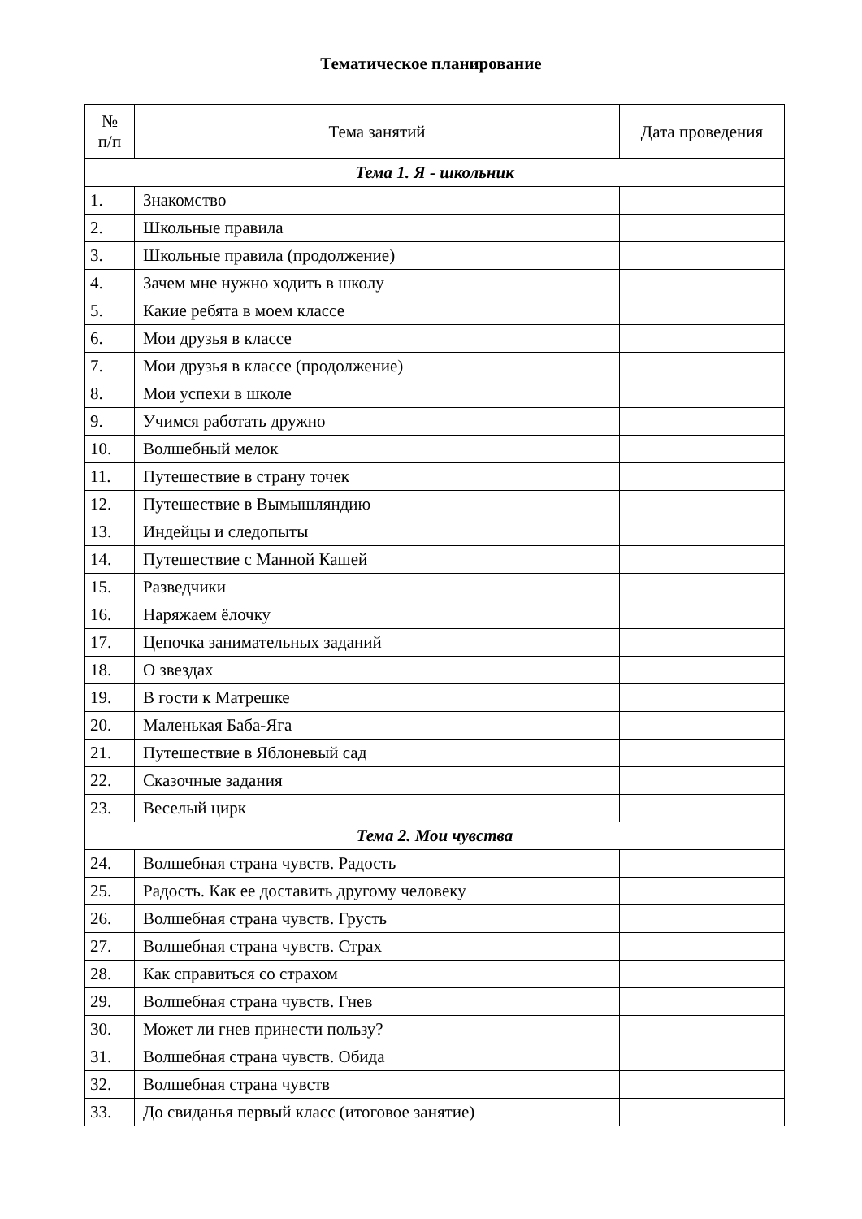Тематическое планирование
| № п/п | Тема занятий | Дата проведения |
| --- | --- | --- |
| Тема 1. Я - школьник | | |
| 1. | Знакомство | |
| 2. | Школьные правила | |
| 3. | Школьные правила (продолжение) | |
| 4. | Зачем мне нужно ходить в школу | |
| 5. | Какие ребята в моем классе | |
| 6. | Мои друзья в классе | |
| 7. | Мои друзья в классе (продолжение) | |
| 8. | Мои успехи в школе | |
| 9. | Учимся работать дружно | |
| 10. | Волшебный мелок | |
| 11. | Путешествие в страну точек | |
| 12. | Путешествие в Вымышляндию | |
| 13. | Индейцы и следопыты | |
| 14. | Путешествие с Манной Кашей | |
| 15. | Разведчики | |
| 16. | Наряжаем ёлочку | |
| 17. | Цепочка занимательных заданий | |
| 18. | О звездах | |
| 19. | В гости к Матрешке | |
| 20. | Маленькая Баба-Яга | |
| 21. | Путешествие в Яблоневый сад | |
| 22. | Сказочные задания | |
| 23. | Веселый цирк | |
| Тема 2. Мои чувства | | |
| 24. | Волшебная страна чувств. Радость | |
| 25. | Радость. Как ее доставить другому человеку | |
| 26. | Волшебная страна чувств. Грусть | |
| 27. | Волшебная страна чувств. Страх | |
| 28. | Как справиться со страхом | |
| 29. | Волшебная страна чувств. Гнев | |
| 30. | Может ли гнев принести пользу? | |
| 31. | Волшебная страна чувств. Обида | |
| 32. | Волшебная страна чувств | |
| 33. | До свиданья первый класс (итоговое занятие) | |